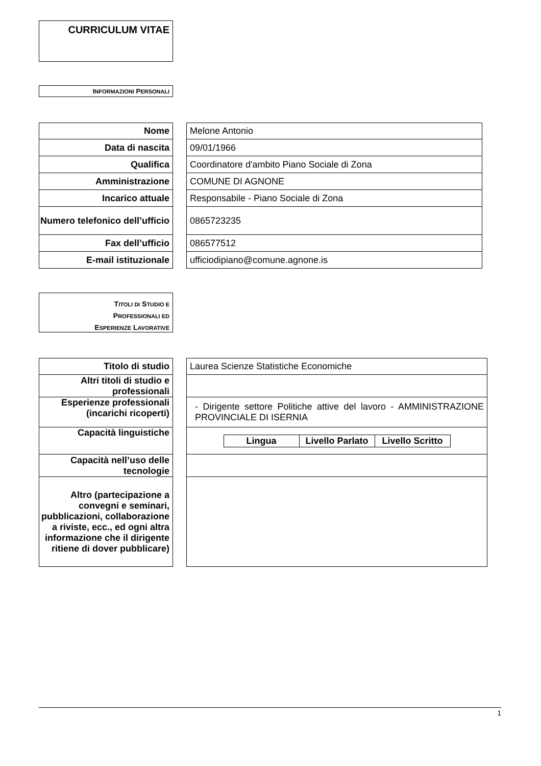CURRICULUM VITAE
INFORMAZIONI PERSONALI
| Nome | | Melone Antonio |
| Data di nascita | | 09/01/1966 |
| Qualifica | | Coordinatore d'ambito Piano Sociale di Zona |
| Amministrazione | | COMUNE DI AGNONE |
| Incarico attuale | | Responsabile - Piano Sociale di Zona |
| Numero telefonico dell’ufficio | | 0865723235 |
| Fax dell’ufficio | | 086577512 |
| E-mail istituzionale | | ufficiodipiano@comune.agnone.is |
TITOLI DI STUDIO E
PROFESSIONALI ED
ESPERIENZE LAVORATIVE
| Titolo di studio | | Laurea Scienze Statistiche Economiche |
| Altri titoli di studio e professionali | | |
| Esperienze professionali (incarichi ricoperti) | | - Dirigente settore Politiche attive del lavoro - AMMINISTRAZIONE PROVINCIALE DI ISERNIA |
| Capacità linguistiche | | / Lingua / Livello Parlato / Livello Scritto / / --- / --- / --- / |
| Capacità nell’uso delle tecnologie | | |
| Altro (partecipazione a convegni e seminari, pubblicazioni, collaborazione a riviste, ecc., ed ogni altra informazione che il dirigente ritiene di dover pubblicare) | | |
1